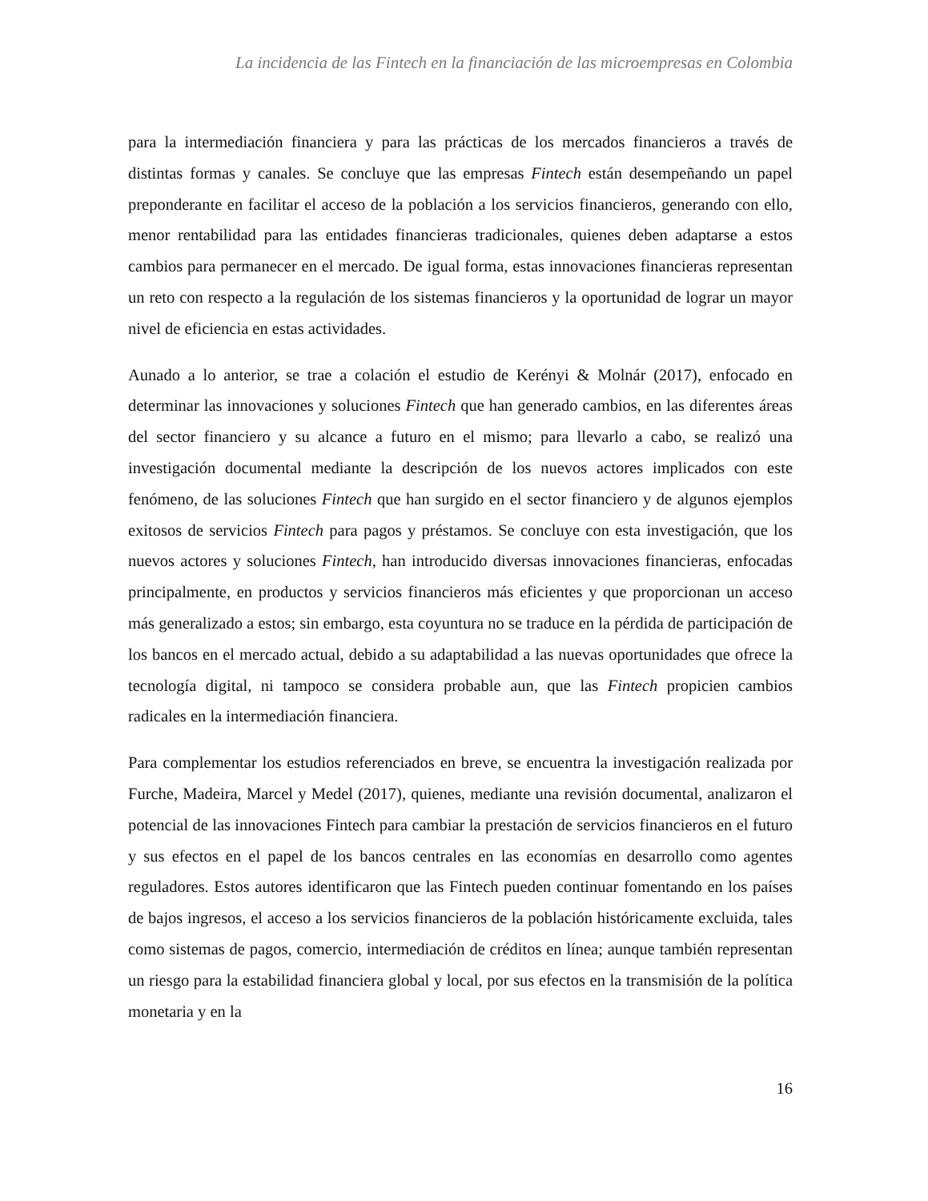La incidencia de las Fintech en la financiación de las microempresas en Colombia
para la intermediación financiera y para las prácticas de los mercados financieros a través de distintas formas y canales. Se concluye que las empresas Fintech están desempeñando un papel preponderante en facilitar el acceso de la población a los servicios financieros, generando con ello, menor rentabilidad para las entidades financieras tradicionales, quienes deben adaptarse a estos cambios para permanecer en el mercado. De igual forma, estas innovaciones financieras representan un reto con respecto a la regulación de los sistemas financieros y la oportunidad de lograr un mayor nivel de eficiencia en estas actividades.
Aunado a lo anterior, se trae a colación el estudio de Kerényi & Molnár (2017), enfocado en determinar las innovaciones y soluciones Fintech que han generado cambios, en las diferentes áreas del sector financiero y su alcance a futuro en el mismo; para llevarlo a cabo, se realizó una investigación documental mediante la descripción de los nuevos actores implicados con este fenómeno, de las soluciones Fintech que han surgido en el sector financiero y de algunos ejemplos exitosos de servicios Fintech para pagos y préstamos. Se concluye con esta investigación, que los nuevos actores y soluciones Fintech, han introducido diversas innovaciones financieras, enfocadas principalmente, en productos y servicios financieros más eficientes y que proporcionan un acceso más generalizado a estos; sin embargo, esta coyuntura no se traduce en la pérdida de participación de los bancos en el mercado actual, debido a su adaptabilidad a las nuevas oportunidades que ofrece la tecnología digital, ni tampoco se considera probable aun, que las Fintech propicien cambios radicales en la intermediación financiera.
Para complementar los estudios referenciados en breve, se encuentra la investigación realizada por Furche, Madeira, Marcel y Medel (2017), quienes, mediante una revisión documental, analizaron el potencial de las innovaciones Fintech para cambiar la prestación de servicios financieros en el futuro y sus efectos en el papel de los bancos centrales en las economías en desarrollo como agentes reguladores. Estos autores identificaron que las Fintech pueden continuar fomentando en los países de bajos ingresos, el acceso a los servicios financieros de la población históricamente excluida, tales como sistemas de pagos, comercio, intermediación de créditos en línea; aunque también representan un riesgo para la estabilidad financiera global y local, por sus efectos en la transmisión de la política monetaria y en la
16